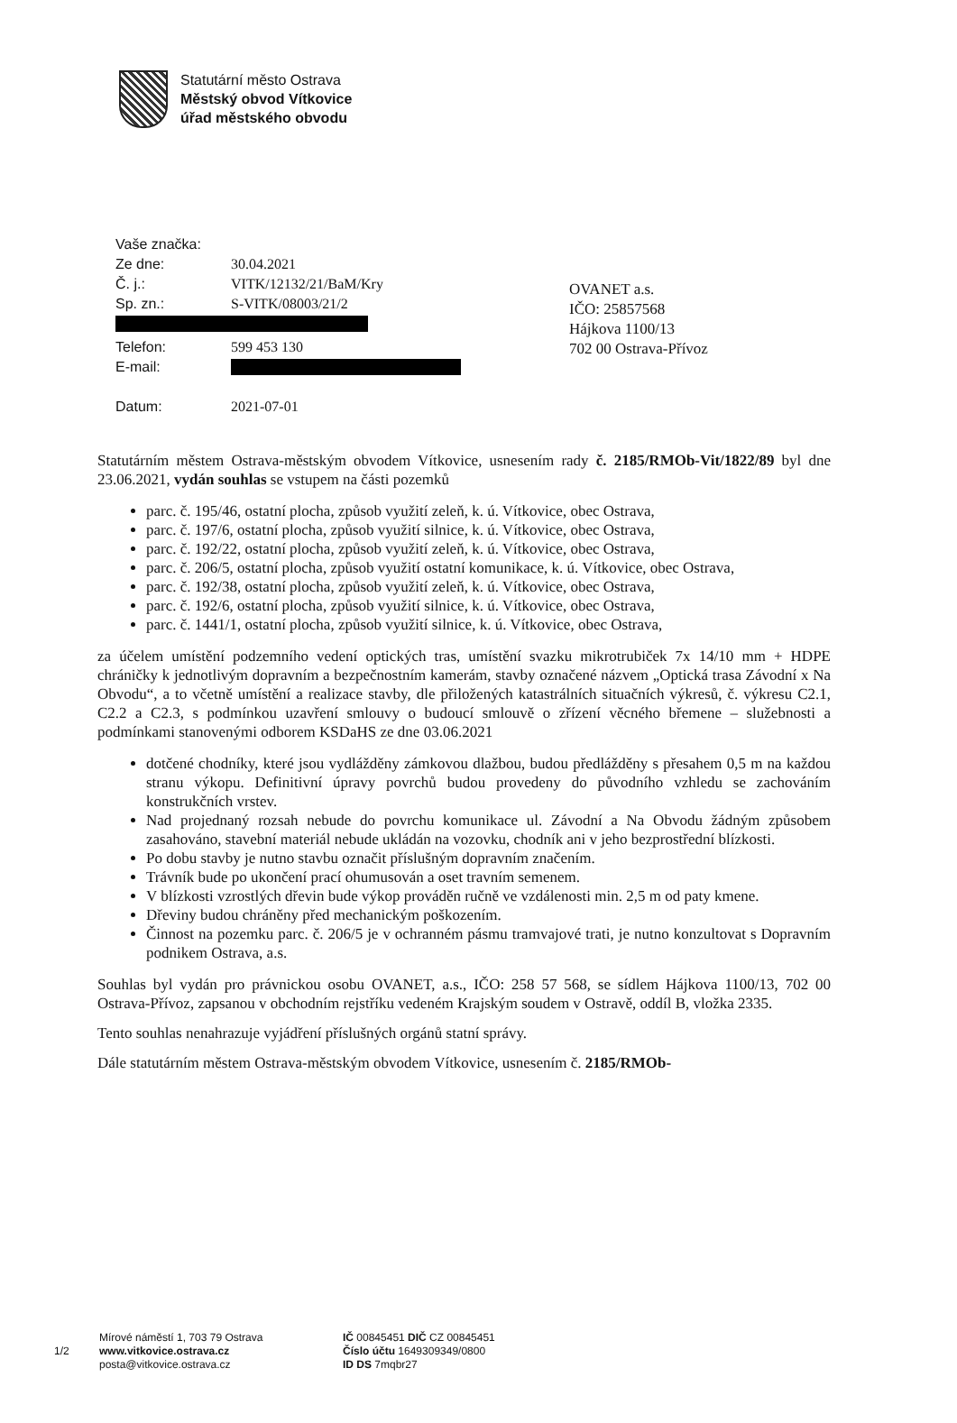Statutární město Ostrava
Městský obvod Vítkovice
úřad městského obvodu
| Vaše značka: | |
| Ze dne: | 30.04.2021 |
| Č. j.: | VITK/12132/21/BaM/Kry |
| Sp. zn.: | S-VITK/08003/21/2 |
| Telefon: | 599 453 130 |
| E-mail: | |
| Datum: | 2021-07-01 |
OVANET a.s.
IČO: 25857568
Hájkova 1100/13
702 00 Ostrava-Přívoz
Statutárním městem Ostrava-městským obvodem Vítkovice, usnesením rady č. 2185/RMOb-Vit/1822/89 byl dne 23.06.2021, vydán souhlas se vstupem na části pozemků
parc. č. 195/46, ostatní plocha, způsob využití zeleň, k. ú. Vítkovice, obec Ostrava,
parc. č. 197/6, ostatní plocha, způsob využití silnice, k. ú. Vítkovice, obec Ostrava,
parc. č. 192/22, ostatní plocha, způsob využití zeleň, k. ú. Vítkovice, obec Ostrava,
parc. č. 206/5, ostatní plocha, způsob využití ostatní komunikace, k. ú. Vítkovice, obec Ostrava,
parc. č. 192/38, ostatní plocha, způsob využití zeleň, k. ú. Vítkovice, obec Ostrava,
parc. č. 192/6, ostatní plocha, způsob využití silnice, k. ú. Vítkovice, obec Ostrava,
parc. č. 1441/1, ostatní plocha, způsob využití silnice, k. ú. Vítkovice, obec Ostrava,
za účelem umístění podzemního vedení optických tras, umístění svazku mikrotrubiček 7x 14/10 mm + HDPE chráničky k jednotlivým dopravním a bezpečnostním kamerám, stavby označené názvem „Optická trasa Závodní x Na Obvodu“, a to včetně umístění a realizace stavby, dle přiložených katastrálních situačních výkresů, č. výkresu C2.1, C2.2 a C2.3, s podmínkou uzavření smlouvy o budoucí smlouvě o zřízení věcného břemene – služebnosti a podmínkami stanovenými odborem KSDaHS ze dne 03.06.2021
dotčené chodníky, které jsou vydlážděny zámkovou dlažbou, budou předlážděny s přesahem 0,5 m na každou stranu výkopu. Definitivní úpravy povrchů budou provedeny do původního vzhledu se zachováním konstrukčních vrstev.
Nad projednaný rozsah nebude do povrchu komunikace ul. Závodní a Na Obvodu žádným způsobem zasahováno, stavební materiál nebude ukládán na vozovku, chodník ani v jeho bezprostřední blízkosti.
Po dobu stavby je nutno stavbu označit příslušným dopravním značením.
Trávník bude po ukončení prací ohumusován a oset travním semenem.
V blízkosti vzrostlých dřevin bude výkop prováděn ručně ve vzdálenosti min. 2,5 m od paty kmene.
Dřeviny budou chráněny před mechanickým poškozením.
Činnost na pozemku parc. č. 206/5 je v ochranném pásmu tramvajové trati, je nutno konzultovat s Dopravním podnikem Ostrava, a.s.
Souhlas byl vydán pro právnickou osobu OVANET, a.s., IČO: 258 57 568, se sídlem Hájkova 1100/13, 702 00 Ostrava-Přívoz, zapsanou v obchodním rejstříku vedeném Krajským soudem v Ostravě, oddíl B, vložka 2335.
Tento souhlas nenahrazuje vyjádření příslušných orgánů statní správy.
Dále statutárním městem Ostrava-městským obvodem Vítkovice, usnesením č. 2185/RMOb-
1/2
Mírové náměstí 1, 703 79 Ostrava
www.vitkovice.ostrava.cz
posta@vitkovice.ostrava.cz
IČ 00845451 DIČ CZ 00845451
Číslo účtu 1649309349/0800
ID DS 7mqbr27